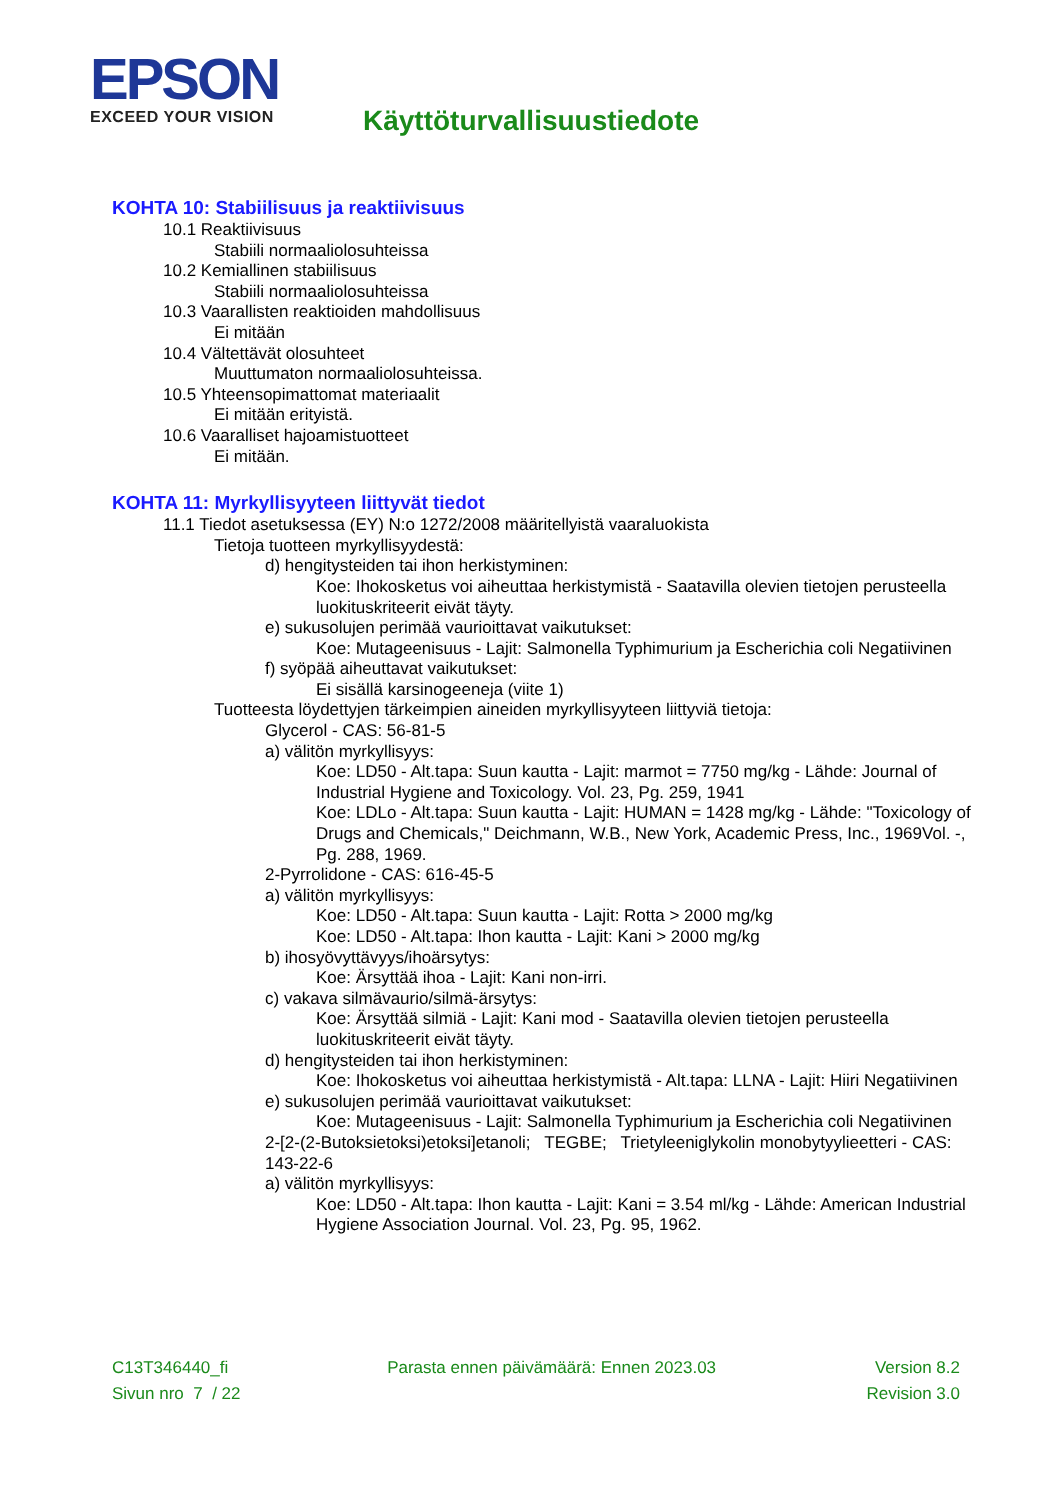EPSON
EXCEED YOUR VISION
Käyttöturvallisuustiedote
KOHTA 10: Stabiilisuus ja reaktiivisuus
10.1 Reaktiivisuus
Stabiili normaaliolosuhteissa
10.2 Kemiallinen stabiilisuus
Stabiili normaaliolosuhteissa
10.3 Vaarallisten reaktioiden mahdollisuus
Ei mitään
10.4 Vältettävät olosuhteet
Muuttumaton normaaliolosuhteissa.
10.5 Yhteensopimattomat materiaalit
Ei mitään erityistä.
10.6 Vaaralliset hajoamistuotteet
Ei mitään.
KOHTA 11: Myrkyllisyyteen liittyvät tiedot
11.1 Tiedot asetuksessa (EY) N:o 1272/2008 määritellyistä vaaraluokista
Tietoja tuotteen myrkyllisyydestä:
d) hengitysteiden tai ihon herkistyminen:
Koe: Ihokosketus voi aiheuttaa herkistymistä - Saatavilla olevien tietojen perusteella luokituskriteerit eivät täyty.
e) sukusolujen perimää vaurioittavat vaikutukset:
Koe: Mutageenisuus - Lajit: Salmonella Typhimurium ja Escherichia coli Negatiivinen
f) syöpää aiheuttavat vaikutukset:
Ei sisällä karsinogeeneja (viite 1)
Tuotteesta löydettyjen tärkeimpien aineiden myrkyllisyyteen liittyviä tietoja:
Glycerol - CAS: 56-81-5
a) välitön myrkyllisyys:
Koe: LD50 - Alt.tapa: Suun kautta - Lajit: marmot = 7750 mg/kg - Lähde: Journal of Industrial Hygiene and Toxicology. Vol. 23, Pg. 259, 1941
Koe: LDLo - Alt.tapa: Suun kautta - Lajit: HUMAN = 1428 mg/kg - Lähde: "Toxicology of Drugs and Chemicals," Deichmann, W.B., New York, Academic Press, Inc., 1969Vol. -, Pg. 288, 1969.
2-Pyrrolidone - CAS: 616-45-5
a) välitön myrkyllisyys:
Koe: LD50 - Alt.tapa: Suun kautta - Lajit: Rotta > 2000 mg/kg
Koe: LD50 - Alt.tapa: Ihon kautta - Lajit: Kani > 2000 mg/kg
b) ihosyövyttävyys/ihoärsytys:
Koe: Ärsyttää ihoa - Lajit: Kani non-irri.
c) vakava silmävaurio/silmä-ärsytys:
Koe: Ärsyttää silmiä - Lajit: Kani mod - Saatavilla olevien tietojen perusteella luokituskriteerit eivät täyty.
d) hengitysteiden tai ihon herkistyminen:
Koe: Ihokosketus voi aiheuttaa herkistymistä - Alt.tapa: LLNA - Lajit: Hiiri Negatiivinen
e) sukusolujen perimää vaurioittavat vaikutukset:
Koe: Mutageenisuus - Lajit: Salmonella Typhimurium ja Escherichia coli Negatiivinen
2-[2-(2-Butoksietoksi)etoksi]etanoli; TEGBE; Trietyleeniglykolin monobytyylieetteri - CAS: 143-22-6
a) välitön myrkyllisyys:
Koe: LD50 - Alt.tapa: Ihon kautta - Lajit: Kani = 3.54 ml/kg - Lähde: American Industrial Hygiene Association Journal. Vol. 23, Pg. 95, 1962.
C13T346440_fi Parasta ennen päivämäärä: Ennen 2023.03 Version 8.2
Sivun nro 7 / 22 Revision 3.0